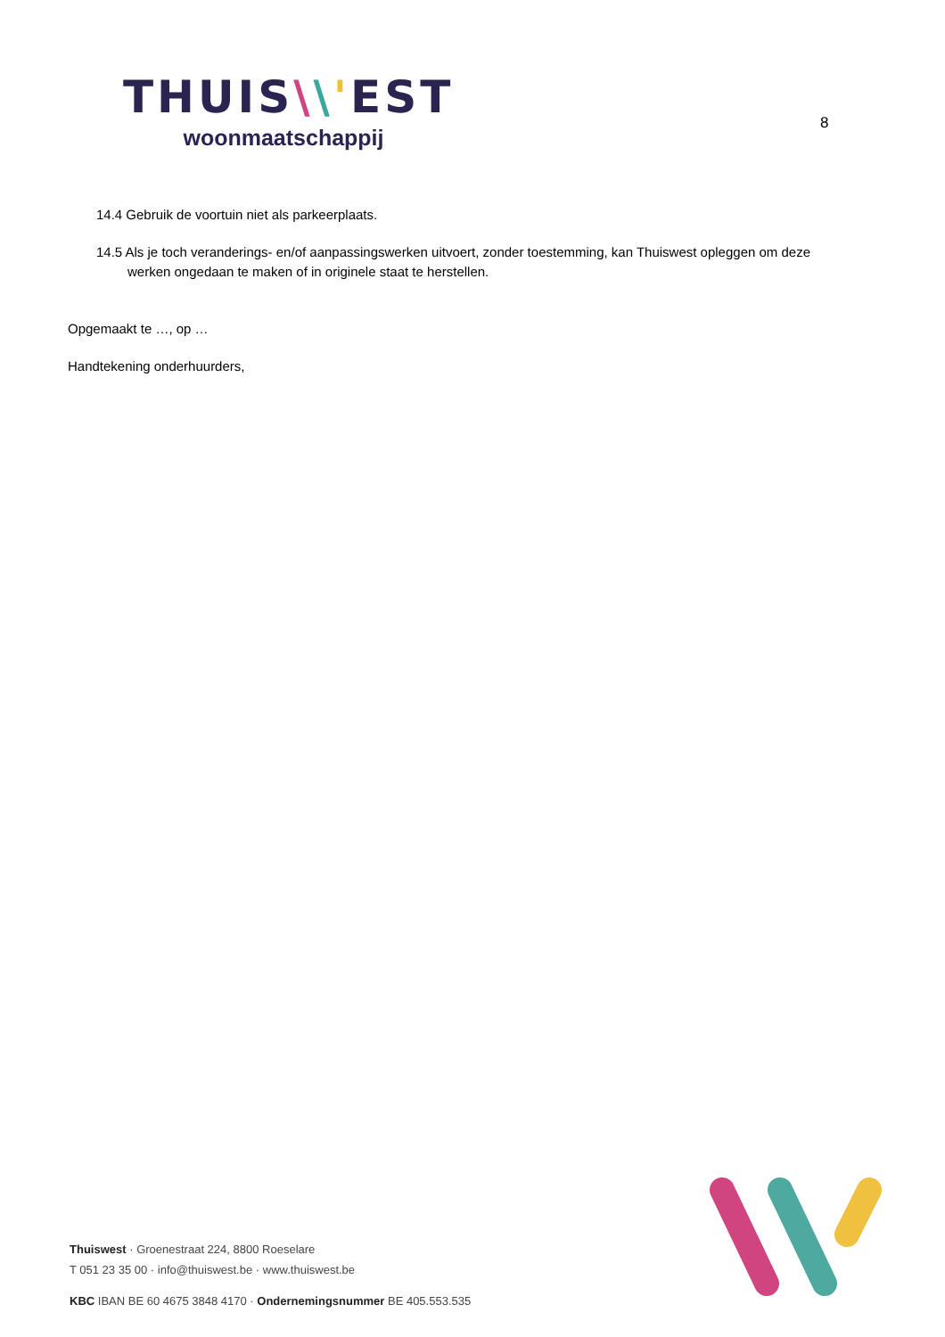THUIS\\'EST
woonmaatschappij
8
14.4 Gebruik de voortuin niet als parkeerplaats.
14.5 Als je toch veranderings- en/of aanpassingswerken uitvoert, zonder toestemming, kan Thuiswest opleggen om deze werken ongedaan te maken of in originele staat te herstellen.
Opgemaakt te …, op …
Handtekening onderhuurders,
Thuiswest · Groenestraat 224, 8800 Roeselare
T 051 23 35 00 · info@thuiswest.be · www.thuiswest.be
KBC IBAN BE 60 4675 3848 4170 · Ondernemingsnummer BE 405.553.535